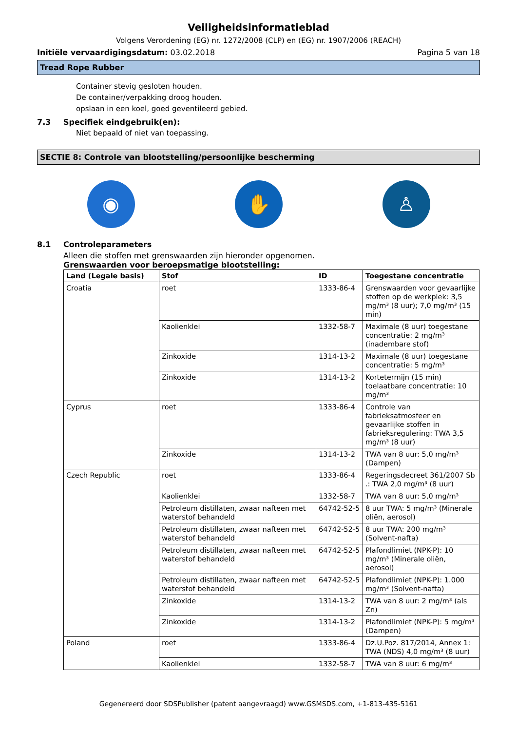Veiligheidsinformatieblad
Volgens Verordening (EG) nr. 1272/2008 (CLP) en (EG) nr. 1907/2006 (REACH)
Initiële vervaardigingsdatum: 03.02.2018
Pagina 5 van 18
Tread Rope Rubber
Container stevig gesloten houden.
De container/verpakking droog houden.
opslaan in een koel, goed geventileerd gebied.
7.3 Specifiek eindgebruik(en):
Niet bepaald of niet van toepassing.
SECTIE 8: Controle van blootstelling/persoonlijke bescherming
◉ ✋ ♙
8.1 Controleparameters
Alleen die stoffen met grenswaarden zijn hieronder opgenomen.
Grenswaarden voor beroepsmatige blootstelling:
| Land (Legale basis) | Stof | ID | Toegestane concentratie |
| --- | --- | --- | --- |
| Croatia | roet | 1333-86-4 | Grenswaarden voor gevaarlijke stoffen op de werkplek: 3,5 mg/m³ (8 uur); 7,0 mg/m³ (15 min) |
| | Kaolienklei | 1332-58-7 | Maximale (8 uur) toegestane concentratie: 2 mg/m³ (inadembare stof) |
| | Zinkoxide | 1314-13-2 | Maximale (8 uur) toegestane concentratie: 5 mg/m³ |
| | Zinkoxide | 1314-13-2 | Kortetermijn (15 min) toelaatbare concentratie: 10 mg/m³ |
| Cyprus | roet | 1333-86-4 | Controle van fabrieksatmosfeer en gevaarlijke stoffen in fabrieksregulering: TWA 3,5 mg/m³ (8 uur) |
| | Zinkoxide | 1314-13-2 | TWA van 8 uur: 5,0 mg/m³ (Dampen) |
| Czech Republic | roet | 1333-86-4 | Regeringsdecreet 361/2007 Sb .: TWA 2,0 mg/m³ (8 uur) |
| | Kaolienklei | 1332-58-7 | TWA van 8 uur: 5,0 mg/m³ |
| | Petroleum distillaten, zwaar nafteen met waterstof behandeld | 64742-52-5 | 8 uur TWA: 5 mg/m³ (Minerale oliën, aerosol) |
| | Petroleum distillaten, zwaar nafteen met waterstof behandeld | 64742-52-5 | 8 uur TWA: 200 mg/m³ (Solvent-nafta) |
| | Petroleum distillaten, zwaar nafteen met waterstof behandeld | 64742-52-5 | Plafondlimiet (NPK-P): 10 mg/m³ (Minerale oliën, aerosol) |
| | Petroleum distillaten, zwaar nafteen met waterstof behandeld | 64742-52-5 | Plafondlimiet (NPK-P): 1.000 mg/m³ (Solvent-nafta) |
| | Zinkoxide | 1314-13-2 | TWA van 8 uur: 2 mg/m³ (als Zn) |
| | Zinkoxide | 1314-13-2 | Plafondlimiet (NPK-P): 5 mg/m³ (Dampen) |
| Poland | roet | 1333-86-4 | Dz.U.Poz. 817/2014, Annex 1: TWA (NDS) 4,0 mg/m³ (8 uur) |
| | Kaolienklei | 1332-58-7 | TWA van 8 uur: 6 mg/m³ |
Gegenereerd door SDSPublisher (patent aangevraagd) www.GSMSDS.com, +1-813-435-5161